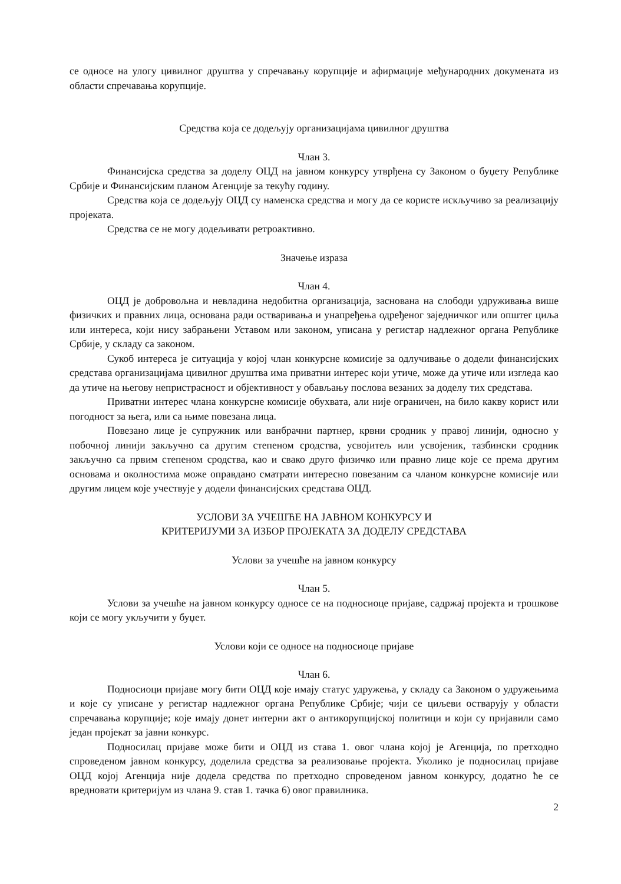се односе на улогу цивилног друштва у спречавању корупције и афирмације међународних докумената из области спречавања корупције.
Средства која се додељују организацијама цивилног друштва
Члан 3.
Финансијска средства за доделу ОЦД на јавном конкурсу утврђена су Законом о буџету Републике Србије и Финансијским планом Агенције за текућу годину.
Средства која се додељују ОЦД су наменска средства и могу да се користе искључиво за реализацију пројеката.
Средства се не могу додељивати ретроактивно.
Значење израза
Члан 4.
ОЦД је добровољна и невладина недобитна организација, заснована на слободи удруживања више физичких и правних лица, основана ради остваривања и унапређења одређеног заједничког или општег циља или интереса, који нису забрањени Уставом или законом, уписана у регистар надлежног органа Републике Србије, у складу са законом.
Сукоб интереса је ситуација у којој члан конкурсне комисије за одлучивање о додели финансијских средстава организацијама цивилног друштва има приватни интерес који утиче, може да утиче или изгледа као да утиче на његову непристрасност и објективност у обављању послова везаних за доделу тих средстава.
Приватни интерес члана конкурсне комисије обухвата, али није ограничен, на било какву корист или погодност за њега, или са њиме повезана лица.
Повезано лице је супружник или ванбрачни партнер, крвни сродник у правој линији, односно у побочној линији закључно са другим степеном сродства, усвојитељ или усвојеник, тазбински сродник закључно са првим степеном сродства, као и свако друго физичко или правно лице које се према другим основама и околностима може оправдано сматрати интересно повезаним са чланом конкурсне комисије или другим лицем које учествује у додели финансијских средстава ОЦД.
УСЛОВИ ЗА УЧЕШЋЕ НА ЈАВНОМ КОНКУРСУ И
КРИТЕРИЈУМИ ЗА ИЗБОР ПРОЈЕКАТА ЗА ДОДЕЛУ СРЕДСТАВА
Услови за учешће на јавном конкурсу
Члан 5.
Услови за учешће на јавном конкурсу односе се на подносиоце пријаве, садржај пројекта и трошкове који се могу укључити у буџет.
Услови који се односе на подносиоце пријаве
Члан 6.
Подносиоци пријаве могу бити ОЦД које имају статус удружења, у складу са Законом о удружењима и које су уписане у регистар надлежног органа Републике Србије; чији се циљеви остварују у области спречавања корупције; које имају донет интерни акт о антикорупцијској политици и који су пријавили само један пројекат за јавни конкурс.
Подносилац пријаве може бити и ОЦД из става 1. овог члана којој је Агенција, по претходно спроведеном јавном конкурсу, доделила средства за реализовање пројекта. Уколико је подносилац пријаве ОЦД којој Агенција није додела средства по претходно спроведеном јавном конкурсу, додатно ће се вредновати критеријум из члана 9. став 1. тачка 6) овог правилника.
2